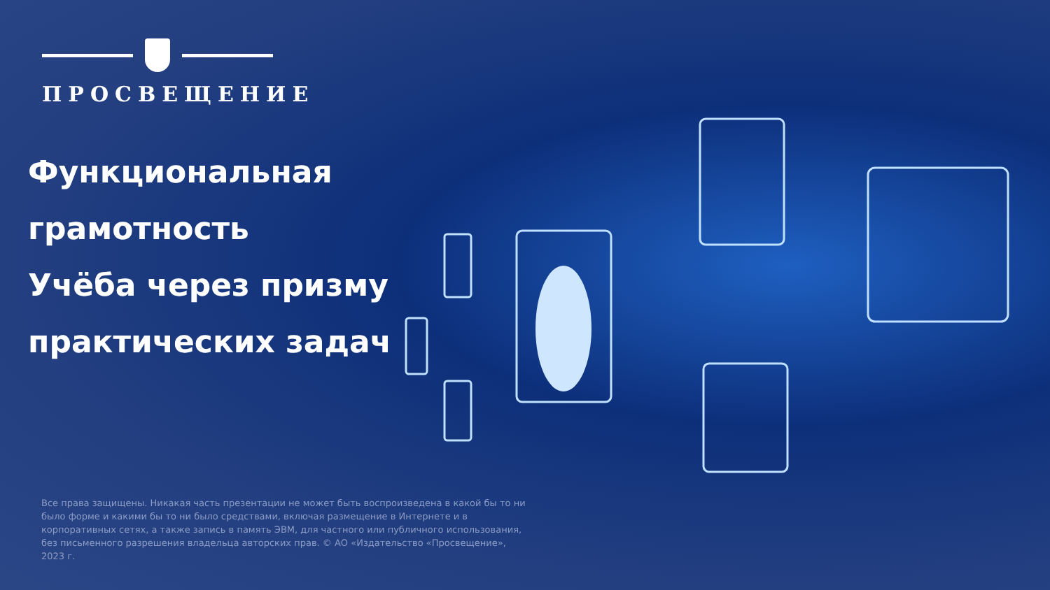ПРОСВЕЩЕНИЕ
Функциональная
грамотность
Учёба через призму
практических задач
Все права защищены. Никакая часть презентации не может быть воспроизведена в какой бы то ни было форме и какими бы то ни было средствами, включая размещение в Интернете и в корпоративных сетях, а также запись в память ЭВМ, для частного или публичного использования, без письменного разрешения владельца авторских прав. © АО «Издательство «Просвещение», 2023 г.